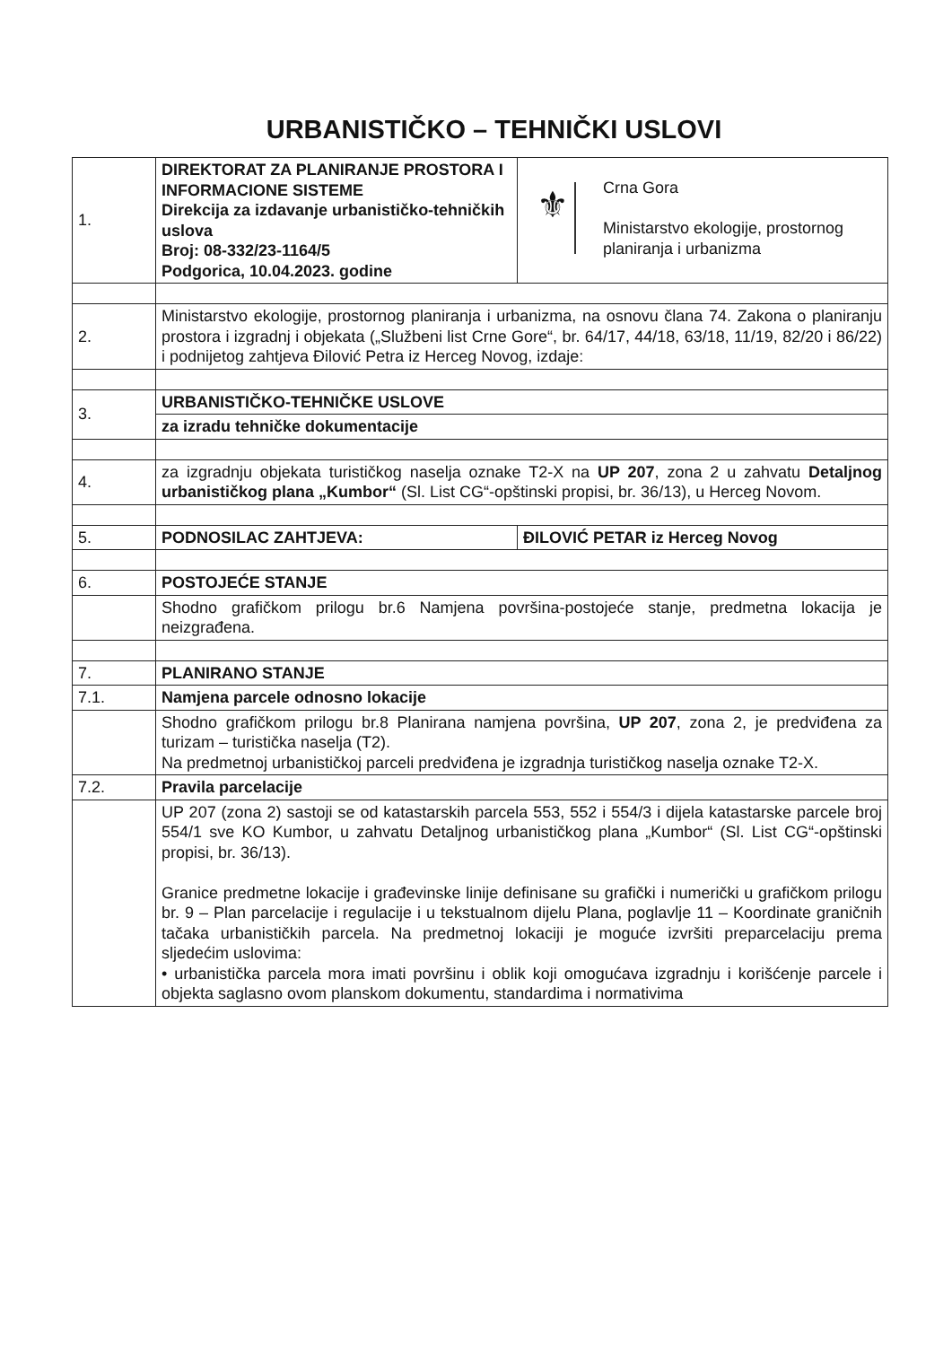URBANISTIČKO – TEHNIČKI USLOVI
| 1. | DIREKTORAT ZA PLANIRANJE PROSTORA I INFORMACIONE SISTEME Direkcija za izdavanje urbanističko-tehničkih uslova Broj: 08-332/23-1164/5 Podgorica, 10.04.2023. godine | ⚜ Crna Gora Ministarstvo ekologije, prostornog planiranja i urbanizma | |
| 2. | Ministarstvo ekologije, prostornog planiranja i urbanizma, na osnovu člana 74. Zakona o planiranju prostora i izgradnj i objekata („Službeni list Crne Gore“, br. 64/17, 44/18, 63/18, 11/19, 82/20 i 86/22) i podnijetog zahtjeva Đilović Petra iz Herceg Novog, izdaje: | | |
| 3. | URBANISTIČKO-TEHNIČKE USLOVE | | |
| | za izradu tehničke dokumentacije | | |
| 4. | za izgradnju objekata turističkog naselja oznake T2-X na UP 207 , zona 2 u zahvatu Detaljnog urbanističkog plana „Kumbor“ (Sl. List CG“-opštinski propisi, br. 36/13), u Herceg Novom. | | |
| 5. | PODNOSILAC ZAHTJEVA: | | ĐILOVIĆ PETAR iz Herceg Novog |
| 6. | POSTOJEĆE STANJE | | |
| | Shodno grafičkom prilogu br.6 Namjena površina-postojeće stanje, predmetna lokacija je neizgrađena. | | |
| 7. | PLANIRANO STANJE | | |
| 7.1. | Namjena parcele odnosno lokacije | | |
| | Shodno grafičkom prilogu br.8 Planirana namjena površina, UP 207 , zona 2, je predviđena za turizam – turistička naselja (T2). Na predmetnoj urbanističkoj parceli predviđena je izgradnja turističkog naselja oznake T2-X. | | |
| 7.2. | Pravila parcelacije | | |
| | UP 207 (zona 2) sastoji se od katastarskih parcela 553, 552 i 554/3 i dijela katastarske parcele broj 554/1 sve KO Kumbor, u zahvatu Detaljnog urbanističkog plana „Kumbor“ (Sl. List CG“-opštinski propisi, br. 36/13). Granice predmetne lokacije i građevinske linije definisane su grafički i numerički u grafičkom prilogu br. 9 – Plan parcelacije i regulacije i u tekstualnom dijelu Plana, poglavlje 11 – Koordinate graničnih tačaka urbanističkih parcela. Na predmetnoj lokaciji je moguće izvršiti preparcelaciju prema sljedećim uslovima: • urbanistička parcela mora imati površinu i oblik koji omogućava izgradnju i korišćenje parcele i objekta saglasno ovom planskom dokumentu, standardima i normativima | | |